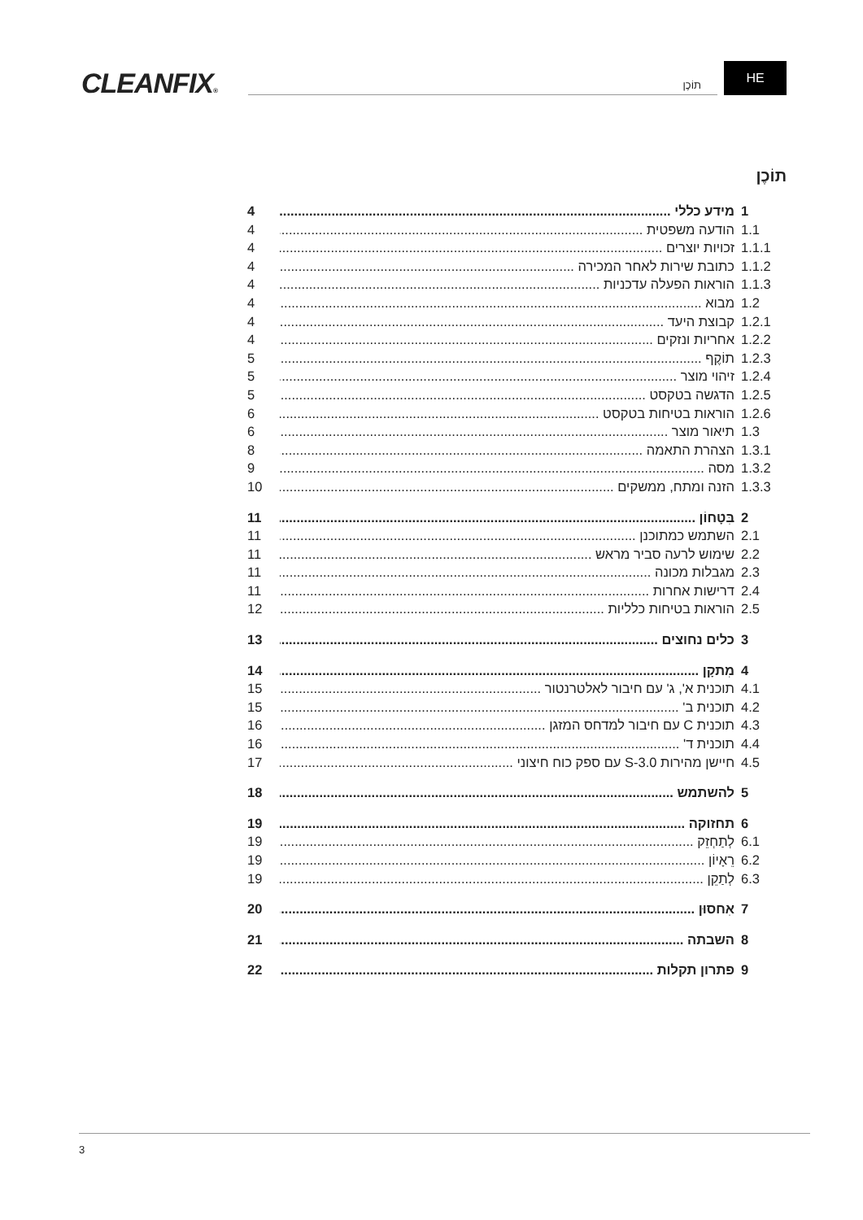CLEANFIX® תוֹכֶן
HE
תוֹכֶן
1 מידע כללי 4
1.1 הודעה משפטית 4
1.1.1 זכויות יוצרים 4
1.1.2 כתובת שירות לאחר המכירה 4
1.1.3 הוראות הפעלה עדכניות 4
1.2 מבוא 4
1.2.1 קבוצת היעד 4
1.2.2 אחריות ונזקים 4
1.2.3 תוֹקֶף 5
1.2.4 זיהוי מוצר 5
1.2.5 הדגשה בטקסט 5
1.2.6 הוראות בטיחות בטקסט 6
1.3 תיאור מוצר 6
1.3.1 הצהרת התאמה 8
1.3.2 מסה 9
1.3.3 הזנה ומתח, ממשקים 10
2 בִּטָחוֹן 11
2.1 השתמש כמתוכנן 11
2.2 שימוש לרעה סביר מראש 11
2.3 מגבלות מכונה 11
2.4 דרישות אחרות 11
2.5 הוראות בטיחות כלליות 12
3 כלים נחוצים 13
4 מִתקָן 14
4.1 תוכנית א', ג' עם חיבור לאלטרנטור 15
4.2 תוכנית ב' 15
4.3 תוכנית C עם חיבור למדחס המזגן 16
4.4 תוכנית ד' 16
4.5 חיישן מהירות S-3.0 עם ספק כוח חיצוני 17
5 להשתמש 18
6 תחזוקה 19
6.1 לְתַחְזֵק 19
6.2 רֵאָיוֹן 19
6.3 לְתַקֵן 19
7 אִחסוּן 20
8 השבתה 21
9 פתרון תקלות 22
3